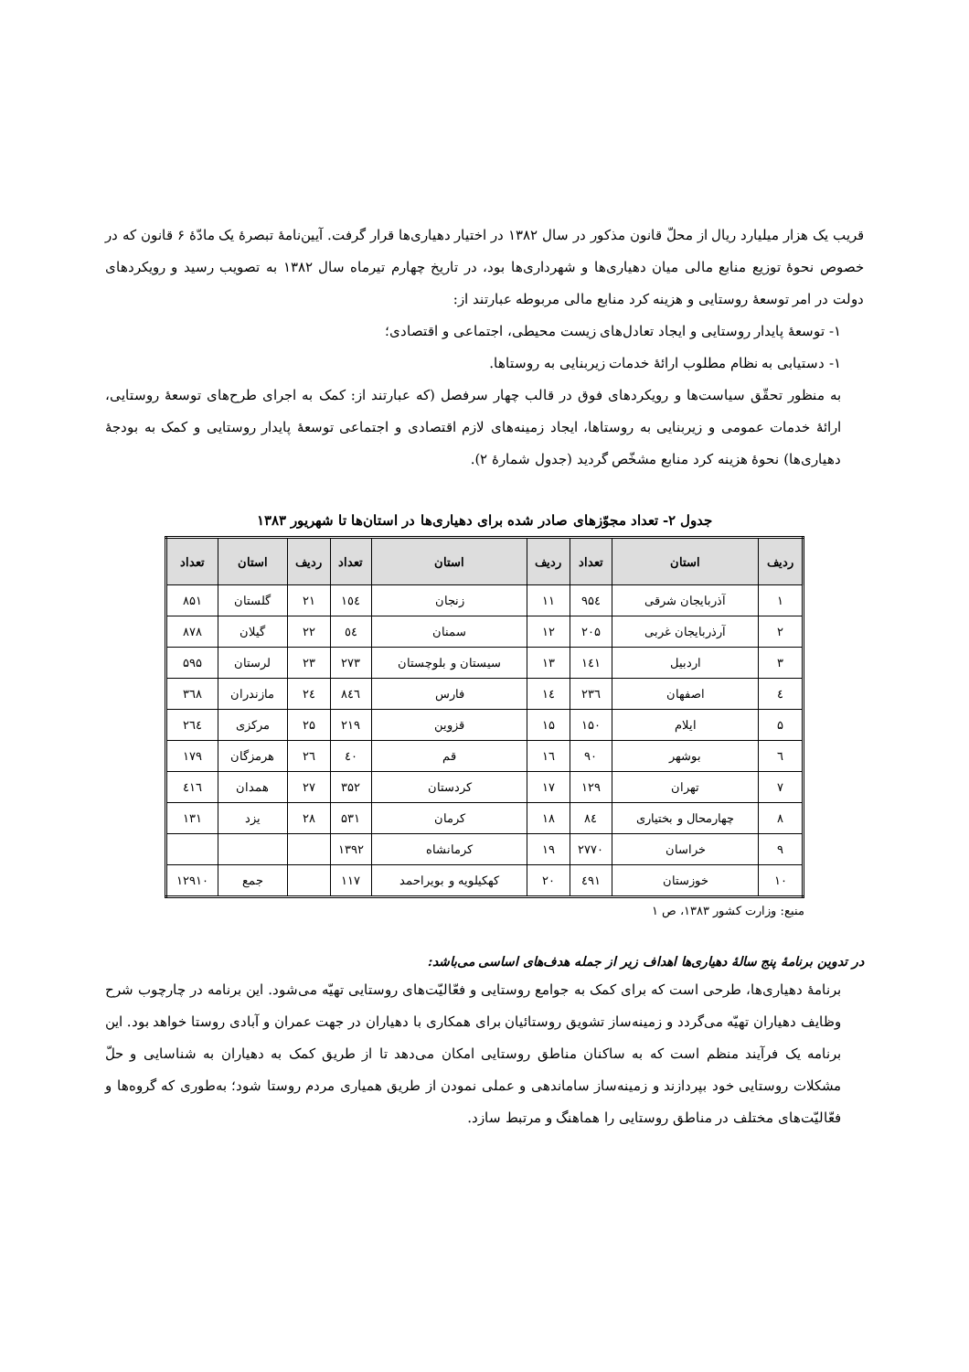قریب یک هزار میلیارد ریال از محلّ قانون مذکور در سال ۱۳۸۲ در اختیار دهیاری‌ها قرار گرفت. آیین‌نامهٔ تبصرهٔ یک مادّهٔ ۶ قانون که در خصوص نحوهٔ توزیع منابع مالی میان دهیاری‌ها و شهرداری‌ها بود، در تاریخ چهارم تیرماه سال ۱۳۸۲ به تصویب رسید و رویکردهای دولت در امر توسعهٔ روستایی و هزینه کرد منابع مالی مربوطه عبارتند از:
۱- توسعهٔ پایدار روستایی و ایجاد تعادل‌های زیست محیطی، اجتماعی و اقتصادی؛
۱- دستیابی به نظام مطلوب ارائهٔ خدمات زیربنایی به روستاها.
به منظور تحقّق سیاست‌ها و رویکردهای فوق در قالب چهار سرفصل (که عبارتند از: کمک به اجرای طرح‌های توسعهٔ روستایی، ارائهٔ خدمات عمومی و زیربنایی به روستاها، ایجاد زمینه‌های لازم اقتصادی و اجتماعی توسعهٔ پایدار روستایی و کمک به بودجهٔ دهیاری‌ها) نحوهٔ هزینه کرد منابع مشخّص گردید (جدول شمارهٔ ۲).
جدول ۲- تعداد مجوّزهای صادر شده برای دهیاری‌ها در استان‌ها تا شهریور ۱۳۸۳
| ردیف | استان | تعداد | ردیف | استان | تعداد | ردیف | استان | تعداد |
| --- | --- | --- | --- | --- | --- | --- | --- | --- |
| ۱ | آذربایجان شرقی | ۹۵٤ | ۱۱ | زنجان | ۱٥٤ | ۲۱ | گلستان | ۸۵۱ |
| ۲ | آرذربایجان غربی | ۲۰۵ | ۱۲ | سمنان | ٥٤ | ۲۲ | گیلان | ۸۷۸ |
| ۳ | اردبیل | ۱٤۱ | ۱۳ | سیستان و بلوچستان | ۲۷۳ | ۲۳ | لرستان | ۵۹۵ |
| ٤ | اصفهان | ۲۳٦ | ۱٤ | فارس | ۸٤٦ | ۲٤ | مازندران | ۳٦۸ |
| ۵ | ایلام | ۱۵۰ | ۱۵ | قزوین | ۲۱۹ | ۲۵ | مرکزی | ۲٦٤ |
| ٦ | بوشهر | ۹۰ | ۱٦ | قم | ٤۰ | ۲٦ | هرمزگان | ۱۷۹ |
| ۷ | تهران | ۱۲۹ | ۱۷ | کردستان | ۳۵۲ | ۲۷ | همدان | ٤۱٦ |
| ۸ | چهارمحال و بختیاری | ۸٤ | ۱۸ | کرمان | ۵۳۱ | ۲۸ | یزد | ۱۳۱ |
| ۹ | خراسان | ۲۷۷۰ | ۱۹ | کرمانشاه | ۱۳۹۲ | | | |
| ۱۰ | خوزستان | ٤۹۱ | ۲۰ | کهکیلویه و بویراحمد | ۱۱۷ | | جمع | ۱۲۹۱۰ |
منبع: وزارت کشور ۱۳۸۳، ص ۱
در تدوین برنامهٔ پنج سالهٔ دهیاری‌ها اهداف زیر از جمله هدف‌های اساسی می‌باشد:
برنامهٔ دهیاری‌ها، طرحی است که برای کمک به جوامع روستایی و فعّالیّت‌های روستایی تهیّه می‌شود. این برنامه در چارچوب شرح وظایف دهیاران تهیّه می‌گردد و زمینه‌ساز تشویق روستائیان برای همکاری با دهیاران در جهت عمران و آبادی روستا خواهد بود. این برنامه یک فرآیند منظم است که به ساکنان مناطق روستایی امکان می‌دهد تا از طریق کمک به دهیاران به شناسایی و حلّ مشکلات روستایی خود بپردازند و زمینه‌ساز ساماندهی و عملی نمودن از طریق همیاری مردم روستا شود؛ به‌طوری که گروه‌ها و فعّالیّت‌های مختلف در مناطق روستایی را هماهنگ و مرتبط سازد.